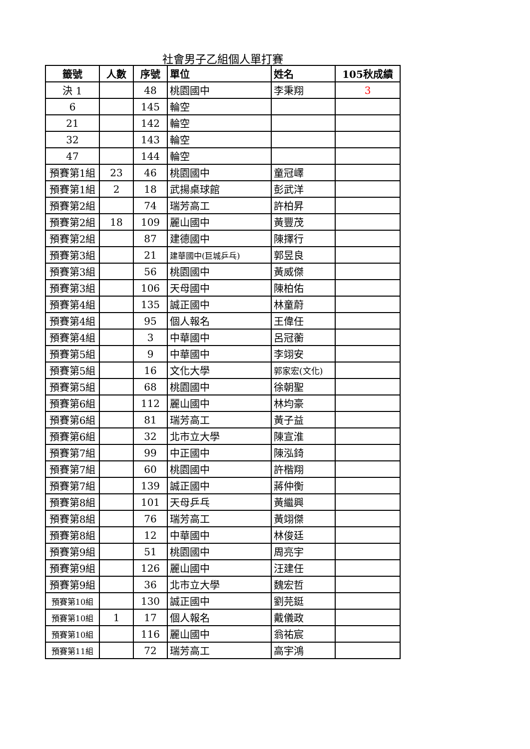社會男子乙組個人單打賽
| 籤號 | 人數 | 序號 | 單位 | 姓名 | 105秋成績 |
| --- | --- | --- | --- | --- | --- |
| 決 1 | | 48 | 桃園國中 | 李秉翔 | 3 |
| 6 | | 145 | 輪空 | | |
| 21 | | 142 | 輪空 | | |
| 32 | | 143 | 輪空 | | |
| 47 | | 144 | 輪空 | | |
| 預賽第1組 | 23 | 46 | 桃園國中 | 童冠嶧 | |
| 預賽第1組 | 2 | 18 | 武揚桌球館 | 彭武洋 | |
| 預賽第2組 | | 74 | 瑞芳高工 | 許柏昇 | |
| 預賽第2組 | 18 | 109 | 麗山國中 | 黃豐茂 | |
| 預賽第2組 | | 87 | 建德國中 | 陳擇行 | |
| 預賽第3組 | | 21 | 建華國中(巨城乒乓) | 郭昱良 | |
| 預賽第3組 | | 56 | 桃園國中 | 黃威傑 | |
| 預賽第3組 | | 106 | 天母國中 | 陳柏佑 | |
| 預賽第4組 | | 135 | 誠正國中 | 林童蔚 | |
| 預賽第4組 | | 95 | 個人報名 | 王偉任 | |
| 預賽第4組 | | 3 | 中華國中 | 呂冠蘅 | |
| 預賽第5組 | | 9 | 中華國中 | 李翊安 | |
| 預賽第5組 | | 16 | 文化大學 | 郭家宏(文化) | |
| 預賽第5組 | | 68 | 桃園國中 | 徐朝聖 | |
| 預賽第6組 | | 112 | 麗山國中 | 林均豪 | |
| 預賽第6組 | | 81 | 瑞芳高工 | 黃子益 | |
| 預賽第6組 | | 32 | 北市立大學 | 陳宣淮 | |
| 預賽第7組 | | 99 | 中正國中 | 陳泓錡 | |
| 預賽第7組 | | 60 | 桃園國中 | 許楷翔 | |
| 預賽第7組 | | 139 | 誠正國中 | 蔣仲衡 | |
| 預賽第8組 | | 101 | 天母乒乓 | 黃繼興 | |
| 預賽第8組 | | 76 | 瑞芳高工 | 黃翊傑 | |
| 預賽第8組 | | 12 | 中華國中 | 林俊廷 | |
| 預賽第9組 | | 51 | 桃園國中 | 周亮宇 | |
| 預賽第9組 | | 126 | 麗山國中 | 汪建任 | |
| 預賽第9組 | | 36 | 北市立大學 | 魏宏哲 | |
| 預賽第10組 | | 130 | 誠正國中 | 劉芫鋌 | |
| 預賽第10組 | 1 | 17 | 個人報名 | 戴儀政 | |
| 預賽第10組 | | 116 | 麗山國中 | 翁祐宸 | |
| 預賽第11組 | | 72 | 瑞芳高工 | 高宇鴻 | |